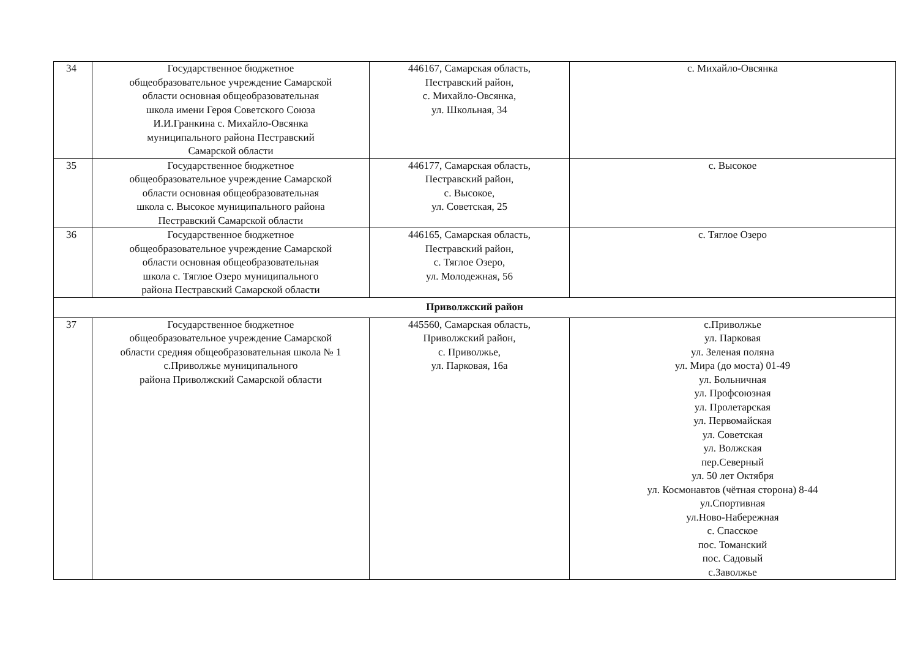| 34 | Государственное бюджетное общеобразовательное учреждение Самарской области основная общеобразовательная школа имени Героя Советского Союза И.И.Гранкина с. Михайло-Овсянка муниципального района Пестравский Самарской области | 446167, Самарская область, Пестравский район, с. Михайло-Овсянка, ул. Школьная, 34 | с. Михайло-Овсянка |
| 35 | Государственное бюджетное общеобразовательное учреждение Самарской области основная общеобразовательная школа с. Высокое муниципального района Пестравский Самарской области | 446177, Самарская область, Пестравский район, с. Высокое, ул. Советская, 25 | с. Высокое |
| 36 | Государственное бюджетное общеобразовательное учреждение Самарской области основная общеобразовательная школа с. Тяглое Озеро муниципального района Пестравский Самарской области | 446165, Самарская область, Пестравский район, с. Тяглое Озеро, ул. Молодежная, 56 | с. Тяглое Озеро |
| Приволжский район | | | |
| 37 | Государственное бюджетное общеобразовательное учреждение Самарской области средняя общеобразовательная школа № 1 с.Приволжье муниципального района Приволжский Самарской области | 445560, Самарская область, Приволжский район, с. Приволжье, ул. Парковая, 16а | с.Приволжье ул. Парковая ул. Зеленая поляна ул. Мира (до моста) 01-49 ул. Больничная ул. Профсоюзная ул. Пролетарская ул. Первомайская ул. Советская ул. Волжская пер.Северный ул. 50 лет Октября ул. Космонавтов (чётная сторона) 8-44 ул.Спортивная ул.Ново-Набережная с. Спасское пос. Томанский пос. Садовый с.Заволжье |